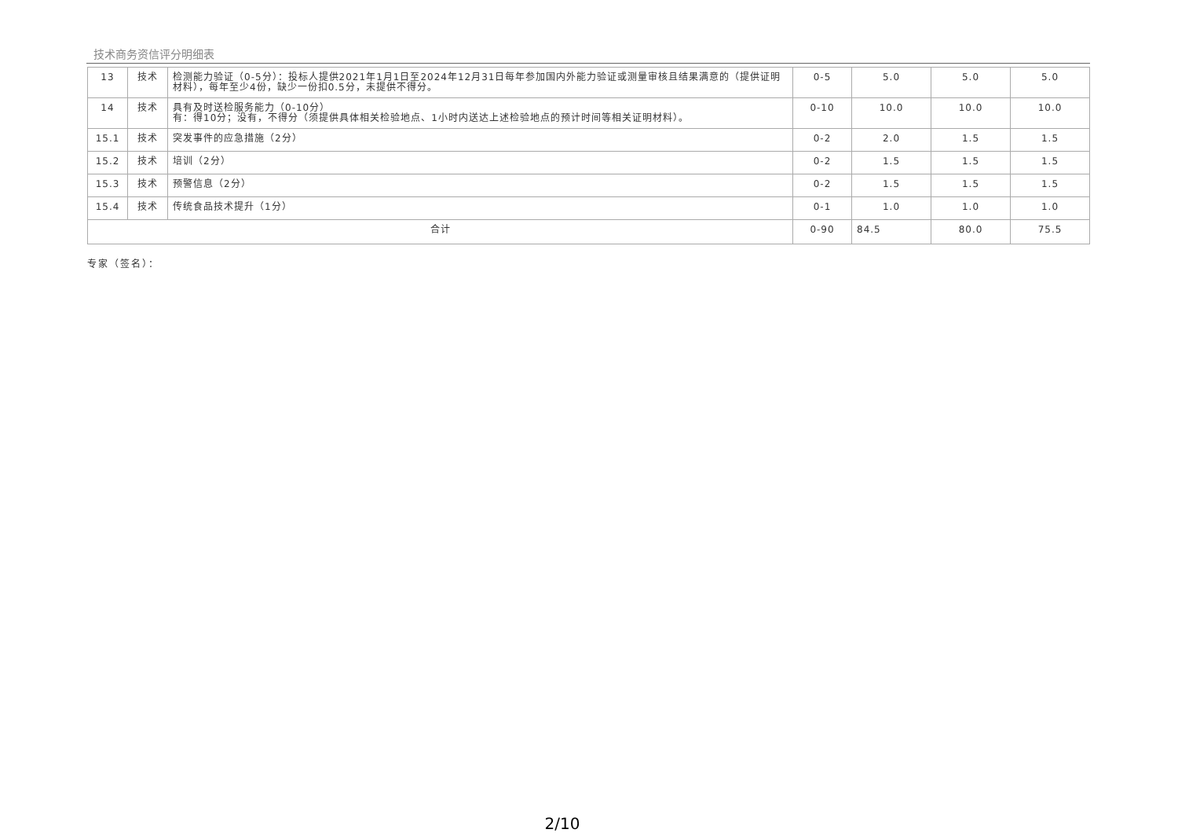技术商务资信评分明细表
| 13 | 技术 | 检测能力验证（0-5分）：投标人提供2021年1月1日至2024年12月31日每年参加国内外能力验证或测量审核且结果满意的（提供证明材料），每年至少4份，缺少一份扣0.5分，未提供不得分。 | 0-5 | 5.0 | 5.0 | 5.0 |
| 14 | 技术 | 具有及时送检服务能力（0-10分） 有：得10分；没有，不得分（须提供具体相关检验地点、1小时内送达上述检验地点的预计时间等相关证明材料）。 | 0-10 | 10.0 | 10.0 | 10.0 |
| 15.1 | 技术 | 突发事件的应急措施（2分） | 0-2 | 2.0 | 1.5 | 1.5 |
| 15.2 | 技术 | 培训（2分） | 0-2 | 1.5 | 1.5 | 1.5 |
| 15.3 | 技术 | 预警信息（2分） | 0-2 | 1.5 | 1.5 | 1.5 |
| 15.4 | 技术 | 传统食品技术提升（1分） | 0-1 | 1.0 | 1.0 | 1.0 |
| 合计 | | | 0-90 | 84.5 | 80.0 | 75.5 |
专家（签名）：
2/10